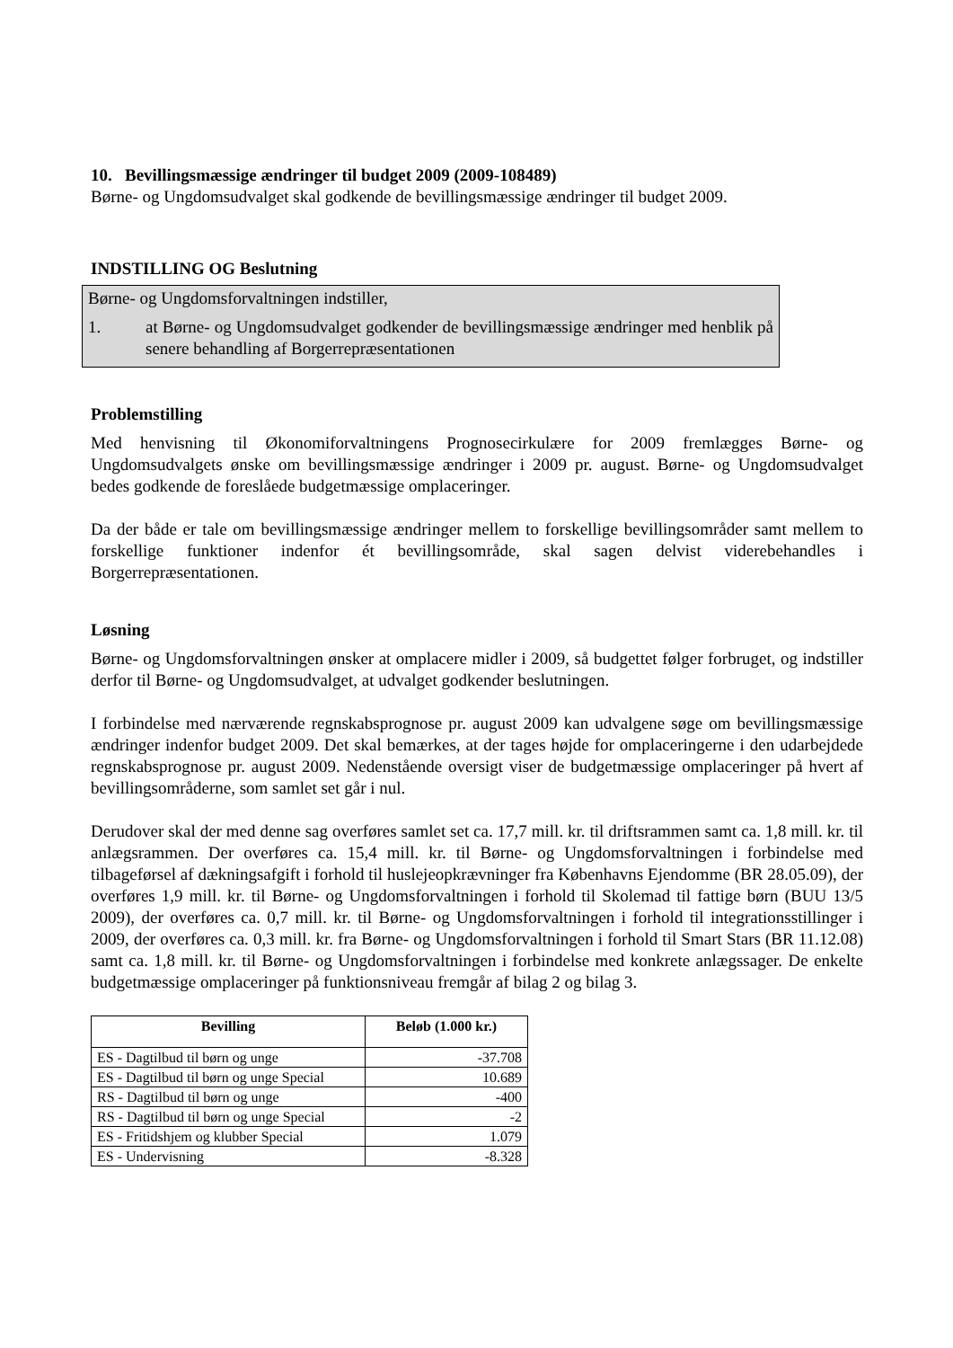10. Bevillingsmæssige ændringer til budget 2009 (2009-108489)
Børne- og Ungdomsudvalget skal godkende de bevillingsmæssige ændringer til budget 2009.
INDSTILLING OG Beslutning
Børne- og Ungdomsforvaltningen indstiller,
1. at Børne- og Ungdomsudvalget godkender de bevillingsmæssige ændringer med henblik på senere behandling af Borgerrepræsentationen
Problemstilling
Med henvisning til Økonomiforvaltningens Prognosecirkulære for 2009 fremlægges Børne- og Ungdomsudvalgets ønske om bevillingsmæssige ændringer i 2009 pr. august. Børne- og Ungdomsudvalget bedes godkende de foreslåede budgetmæssige omplaceringer.
Da der både er tale om bevillingsmæssige ændringer mellem to forskellige bevillingsområder samt mellem to forskellige funktioner indenfor ét bevillingsområde, skal sagen delvist viderebehandles i Borgerrepræsentationen.
Løsning
Børne- og Ungdomsforvaltningen ønsker at omplacere midler i 2009, så budgettet følger forbruget, og indstiller derfor til Børne- og Ungdomsudvalget, at udvalget godkender beslutningen.
I forbindelse med nærværende regnskabsprognose pr. august 2009 kan udvalgene søge om bevillingsmæssige ændringer indenfor budget 2009. Det skal bemærkes, at der tages højde for omplaceringerne i den udarbejdede regnskabsprognose pr. august 2009. Nedenstående oversigt viser de budgetmæssige omplaceringer på hvert af bevillingsområderne, som samlet set går i nul.
Derudover skal der med denne sag overføres samlet set ca. 17,7 mill. kr. til driftsrammen samt ca. 1,8 mill. kr. til anlægsrammen. Der overføres ca. 15,4 mill. kr. til Børne- og Ungdomsforvaltningen i forbindelse med tilbageførsel af dækningsafgift i forhold til huslejeopkrævninger fra Københavns Ejendomme (BR 28.05.09), der overføres 1,9 mill. kr. til Børne- og Ungdomsforvaltningen i forhold til Skolemad til fattige børn (BUU 13/5 2009), der overføres ca. 0,7 mill. kr. til Børne- og Ungdomsforvaltningen i forhold til integrationsstillinger i 2009, der overføres ca. 0,3 mill. kr. fra Børne- og Ungdomsforvaltningen i forhold til Smart Stars (BR 11.12.08) samt ca. 1,8 mill. kr. til Børne- og Ungdomsforvaltningen i forbindelse med konkrete anlægssager. De enkelte budgetmæssige omplaceringer på funktionsniveau fremgår af bilag 2 og bilag 3.
| Bevilling | Beløb (1.000 kr.) |
| --- | --- |
| ES - Dagtilbud til børn og unge | -37.708 |
| ES - Dagtilbud til børn og unge Special | 10.689 |
| RS - Dagtilbud til børn og unge | -400 |
| RS - Dagtilbud til børn og unge Special | -2 |
| ES - Fritidshjem og klubber Special | 1.079 |
| ES - Undervisning | -8.328 |